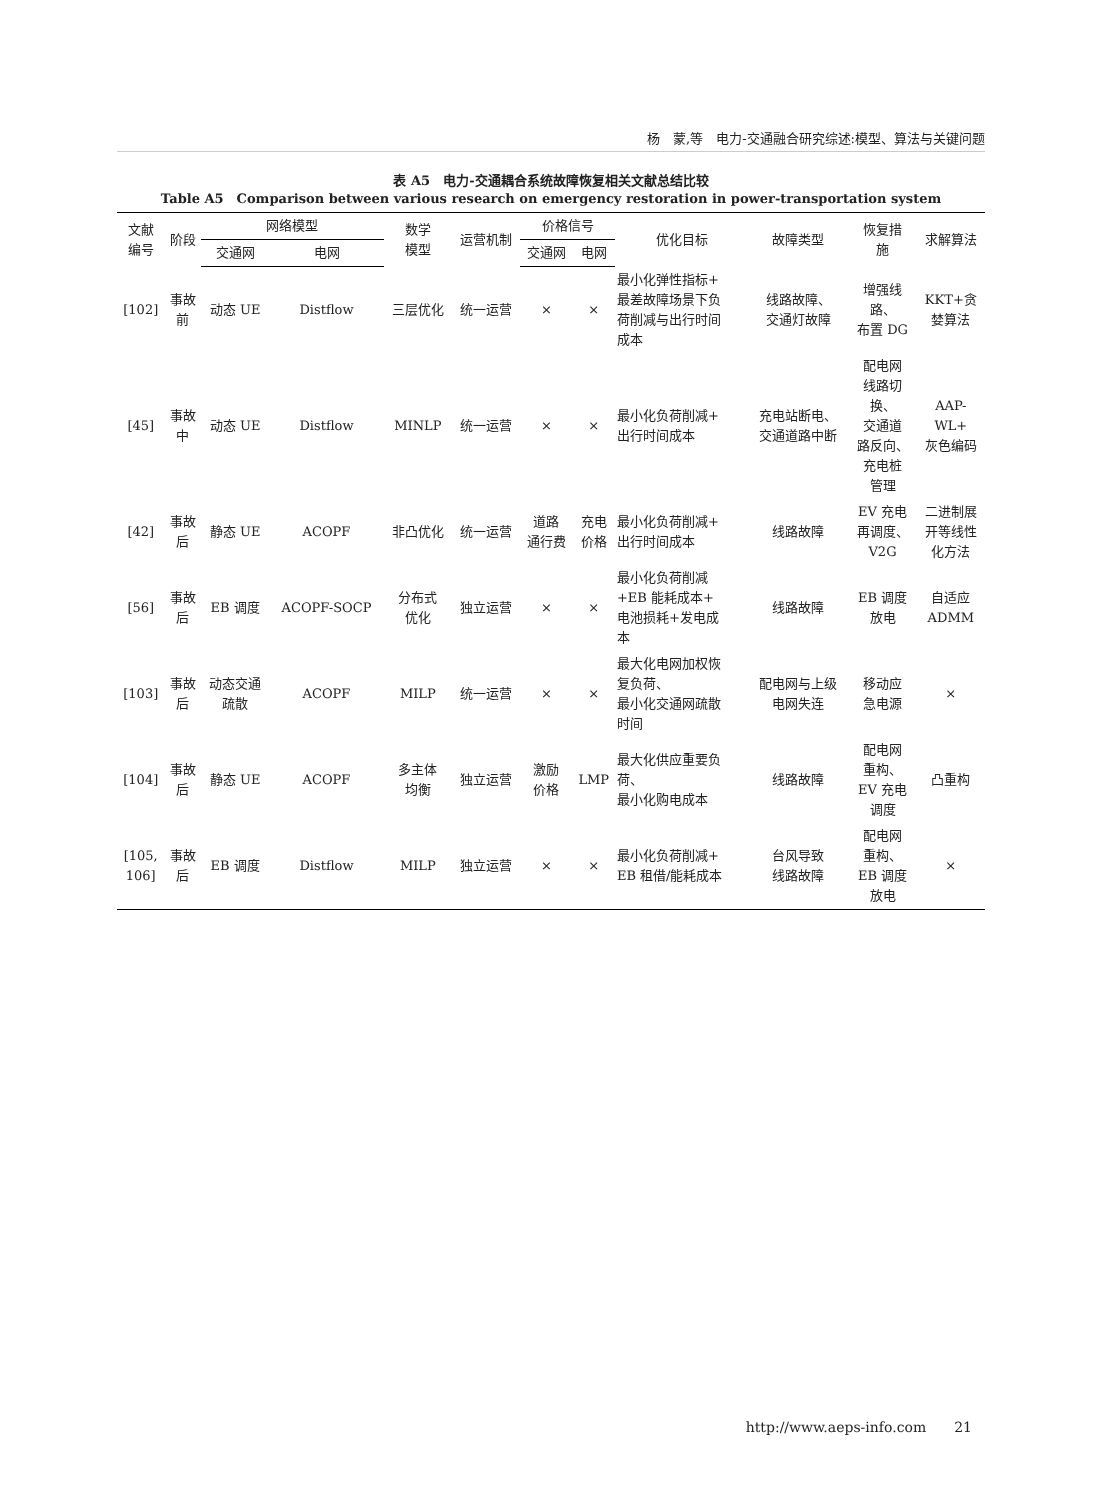杨　蒙,等　电力-交通融合研究综述:模型、算法与关键问题
表 A5　电力-交通耦合系统故障恢复相关文献总结比较
Table A5　Comparison between various research on emergency restoration in power-transportation system
| 文献 编号 | 阶段 | 网络模型 | | 数学 模型 | 运营机制 | 价格信号 | | 优化目标 | 故障类型 | 恢复措 施 | 求解算法 |
| --- | --- | --- | --- | --- | --- | --- | --- | --- | --- | --- | --- |
| | | 交通网 | 电网 | | | 交通网 | 电网 | | | | |
| [102] | 事故 前 | 动态 UE | Distflow | 三层优化 | 统一运营 | × | × | 最小化弹性指标+ 最差故障场景下负 荷削减与出行时间 成本 | 线路故障、 交通灯故障 | 增强线 路、 布置 DG | KKT+贪 婪算法 |
| [45] | 事故 中 | 动态 UE | Distflow | MINLP | 统一运营 | × | × | 最小化负荷削减+ 出行时间成本 | 充电站断电、 交通道路中断 | 配电网 线路切 换、 交通道 路反向、 充电桩 管理 | AAP- WL+ 灰色编码 |
| [42] | 事故 后 | 静态 UE | ACOPF | 非凸优化 | 统一运营 | 道路 通行费 | 充电 价格 | 最小化负荷削减+ 出行时间成本 | 线路故障 | EV 充电 再调度、 V2G | 二进制展 开等线性 化方法 |
| [56] | 事故 后 | EB 调度 | ACOPF-SOCP | 分布式 优化 | 独立运营 | × | × | 最小化负荷削减 +EB 能耗成本+ 电池损耗+发电成 本 | 线路故障 | EB 调度 放电 | 自适应 ADMM |
| [103] | 事故 后 | 动态交通 疏散 | ACOPF | MILP | 统一运营 | × | × | 最大化电网加权恢 复负荷、 最小化交通网疏散 时间 | 配电网与上级 电网失连 | 移动应 急电源 | × |
| [104] | 事故 后 | 静态 UE | ACOPF | 多主体 均衡 | 独立运营 | 激励 价格 | LMP | 最大化供应重要负 荷、 最小化购电成本 | 线路故障 | 配电网 重构、 EV 充电 调度 | 凸重构 |
| [105, 106] | 事故 后 | EB 调度 | Distflow | MILP | 独立运营 | × | × | 最小化负荷削减+ EB 租借/能耗成本 | 台风导致 线路故障 | 配电网 重构、 EB 调度 放电 | × |
http://www.aeps-info.com　　21